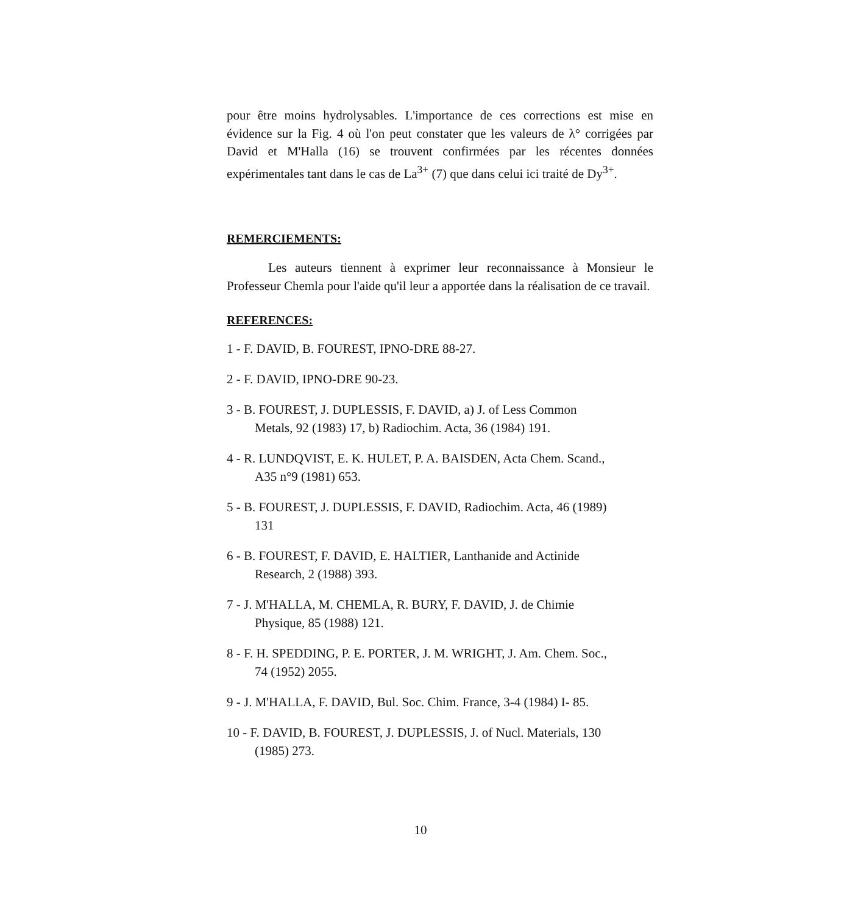pour être moins hydrolysables. L'importance de ces corrections est mise en évidence sur la Fig. 4 où l'on peut constater que les valeurs de λ° corrigées par David et M'Halla (16) se trouvent confirmées par les récentes données expérimentales tant dans le cas de La<sup>3+</sup> (7) que dans celui ici traité de Dy<sup>3+</sup>.
REMERCIEMENTS:
Les auteurs tiennent à exprimer leur reconnaissance à Monsieur le Professeur Chemla pour l'aide qu'il leur a apportée dans la réalisation de ce travail.
REFERENCES:
1 - F. DAVID, B. FOUREST, IPNO-DRE 88-27.
2 - F. DAVID, IPNO-DRE 90-23.
3 - B. FOUREST, J. DUPLESSIS, F. DAVID, a) J. of Less Common
Metals, 92 (1983) 17, b) Radiochim. Acta, 36 (1984) 191.
4 - R. LUNDQVIST, E. K. HULET, P. A. BAISDEN, Acta Chem. Scand.,
A35 n°9 (1981) 653.
5 - B. FOUREST, J. DUPLESSIS, F. DAVID, Radiochim. Acta, 46 (1989)
131
6 - B. FOUREST, F. DAVID, E. HALTIER, Lanthanide and Actinide
Research, 2 (1988) 393.
7 - J. M'HALLA, M. CHEMLA, R. BURY, F. DAVID, J. de Chimie
Physique, 85 (1988) 121.
8 - F. H. SPEDDING, P. E. PORTER, J. M. WRIGHT, J. Am. Chem. Soc.,
74 (1952) 2055.
9 - J. M'HALLA, F. DAVID, Bul. Soc. Chim. France, 3-4 (1984) I- 85.
10 - F. DAVID, B. FOUREST, J. DUPLESSIS, J. of Nucl. Materials, 130
(1985) 273.
10